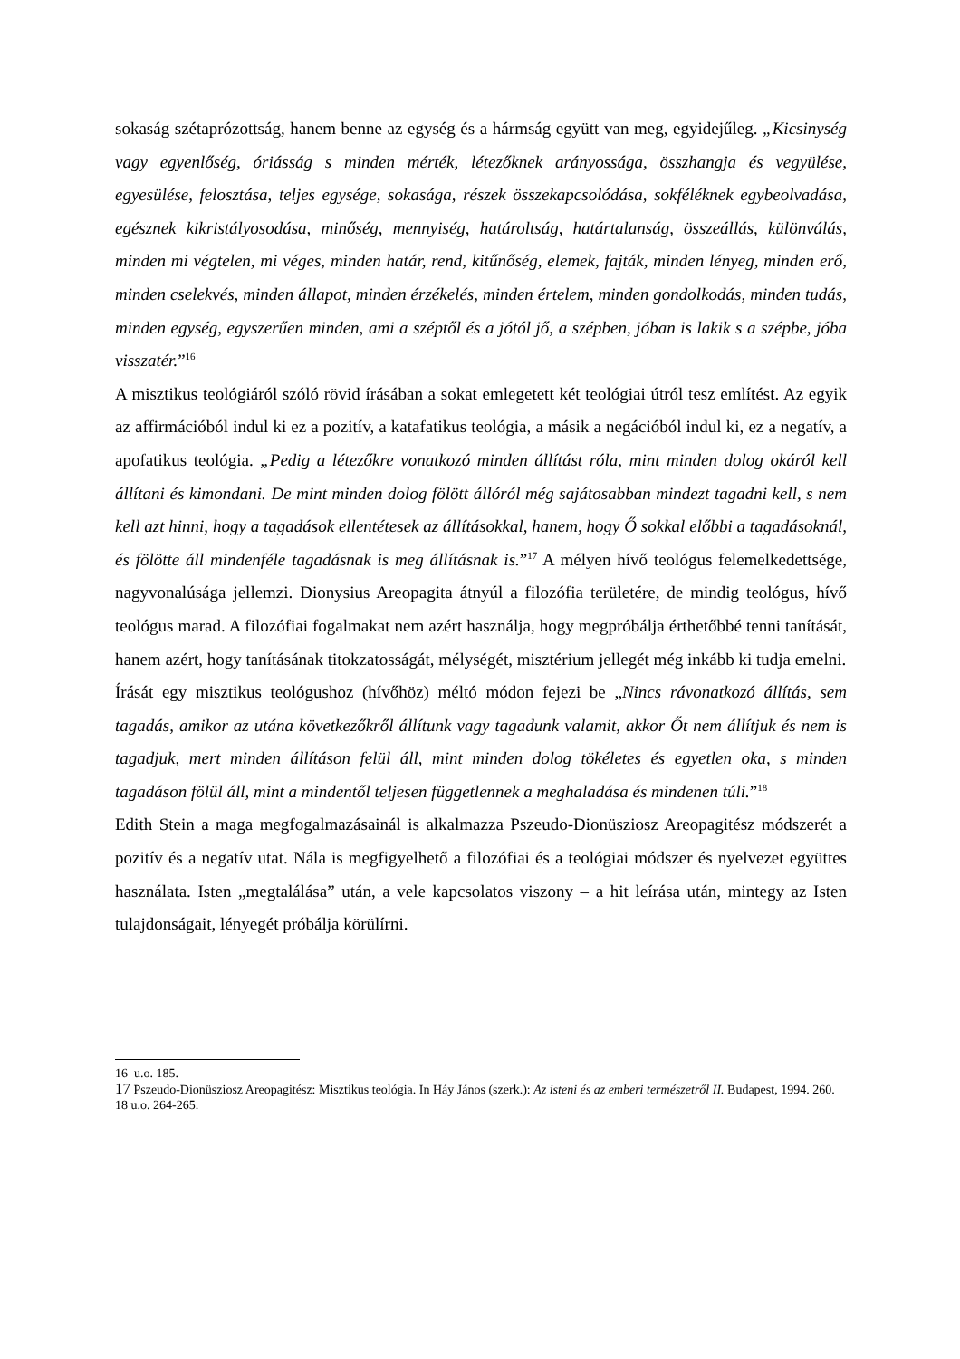sokaság szétaprózottság, hanem benne az egység és a hármság együtt van meg, egyidejűleg. „Kicsinység vagy egyenlőség, óriásság s minden mérték, létezőknek arányossága, összhangja és vegyülése, egyesülése, felosztása, teljes egysége, sokasága, részek összekapcsolódása, sokféléknek egybeolvadása, egésznek kikristályosodása, minőség, mennyiség, határoltság, határtalanság, összeállás, különválás, minden mi végtelen, mi véges, minden határ, rend, kitűnőség, elemek, fajták, minden lényeg, minden erő, minden cselekvés, minden állapot, minden érzékelés, minden értelem, minden gondolkodás, minden tudás, minden egység, egyszerűen minden, ami a széptől és a jótól jő, a szépben, jóban is lakik s a szépbe, jóba visszatér.”<sup>16</sup>
A misztikus teológiáról szóló rövid írásában a sokat emlegetett két teológiai útról tesz említést. Az egyik az affirmációból indul ki ez a pozitív, a katafatikus teológia, a másik a negációból indul ki, ez a negatív, a apofatikus teológia. „Pedig a létezőkre vonatkozó minden állítást róla, mint minden dolog okáról kell állítani és kimondani. De mint minden dolog fölött állóról még sajátosabban mindezt tagadni kell, s nem kell azt hinni, hogy a tagadások ellentétesek az állításokkal, hanem, hogy Ő sokkal előbbi a tagadásoknál, és fölötte áll mindenféle tagadásnak is meg állításnak is.”<sup>17</sup> A mélyen hívő teológus felemelkedettsége, nagyvonalúsága jellemzi. Dionysius Areopagita átnyúl a filozófia területére, de mindig teológus, hívő teológus marad. A filozófiai fogalmakat nem azért használja, hogy megpróbálja érthetőbbé tenni tanítását, hanem azért, hogy tanításának titokzatosságát, mélységét, misztérium jellegét még inkább ki tudja emelni.
Írását egy misztikus teológushoz (hívőhöz) méltó módon fejezi be „Nincs rávonatkozó állítás, sem tagadás, amikor az utána következőkről állítunk vagy tagadunk valamit, akkor Őt nem állítjuk és nem is tagadjuk, mert minden állításon felül áll, mint minden dolog tökéletes és egyetlen oka, s minden tagadáson fölül áll, mint a mindentől teljesen függetlennek a meghaladása és mindenen túli.”<sup>18</sup>
Edith Stein a maga megfogalmazásainál is alkalmazza Pszeudo-Dionüsziosz Areopagitész módszerét a pozitív és a negatív utat. Nála is megfigyelhető a filozófiai és a teológiai módszer és nyelvezet együttes használata. Isten „megtalálása” után, a vele kapcsolatos viszony – a hit leírása után, mintegy az Isten tulajdonságait, lényegét próbálja körülírni.
16 u.o. 185.
17 Pszeudo-Dionüsziosz Areopagitész: Misztikus teológia. In Háy János (szerk.): Az isteni és az emberi természetről II. Budapest, 1994. 260.
18 u.o. 264-265.